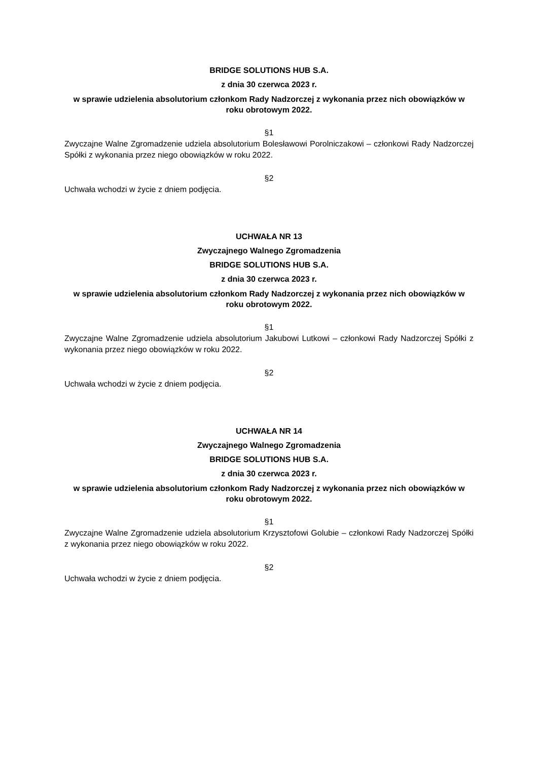BRIDGE SOLUTIONS HUB S.A.
z dnia 30 czerwca 2023 r.
w sprawie udzielenia absolutorium członkom Rady Nadzorczej z wykonania przez nich obowiązków w roku obrotowym 2022.
§1
Zwyczajne Walne Zgromadzenie udziela absolutorium Bolesławowi Porolniczakowi – członkowi Rady Nadzorczej Spółki z wykonania przez niego obowiązków w roku 2022.
§2
Uchwała wchodzi w życie z dniem podjęcia.
UCHWAŁA NR 13
Zwyczajnego Walnego Zgromadzenia
BRIDGE SOLUTIONS HUB S.A.
z dnia 30 czerwca 2023 r.
w sprawie udzielenia absolutorium członkom Rady Nadzorczej z wykonania przez nich obowiązków w roku obrotowym 2022.
§1
Zwyczajne Walne Zgromadzenie udziela absolutorium Jakubowi Lutkowi – członkowi Rady Nadzorczej Spółki z wykonania przez niego obowiązków w roku 2022.
§2
Uchwała wchodzi w życie z dniem podjęcia.
UCHWAŁA NR 14
Zwyczajnego Walnego Zgromadzenia
BRIDGE SOLUTIONS HUB S.A.
z dnia 30 czerwca 2023 r.
w sprawie udzielenia absolutorium członkom Rady Nadzorczej z wykonania przez nich obowiązków w roku obrotowym 2022.
§1
Zwyczajne Walne Zgromadzenie udziela absolutorium Krzysztofowi Golubie – członkowi Rady Nadzorczej Spółki z wykonania przez niego obowiązków w roku 2022.
§2
Uchwała wchodzi w życie z dniem podjęcia.